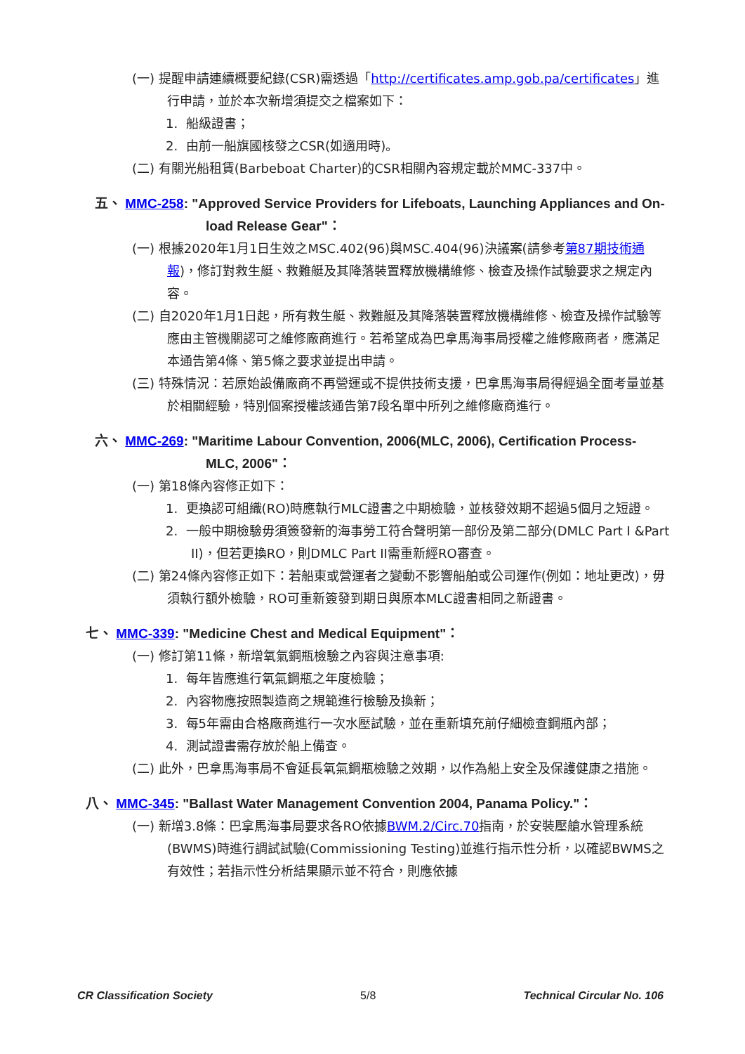(一) 提醒申請連續概要紀錄(CSR)需透過「http://certificates.amp.gob.pa/certificates」進行申請，並於本次新增須提交之檔案如下：
1. 船級證書；
2. 由前一船旗國核發之CSR(如適用時)。
(二) 有關光船租賃(Barbeboat Charter)的CSR相關內容規定載於MMC-337中。
五、 MMC-258: "Approved Service Providers for Lifeboats, Launching Appliances and On-load Release Gear"：
(一) 根據2020年1月1日生效之MSC.402(96)與MSC.404(96)決議案(請參考第87期技術通報)，修訂對救生艇、救難艇及其降落裝置釋放機構維修、檢查及操作試驗要求之規定內容。
(二) 自2020年1月1日起，所有救生艇、救難艇及其降落裝置釋放機構維修、檢查及操作試驗等應由主管機關認可之維修廠商進行。若希望成為巴拿馬海事局授權之維修廠商者，應滿足本通告第4條、第5條之要求並提出申請。
(三) 特殊情況：若原始設備廠商不再營運或不提供技術支援，巴拿馬海事局得經過全面考量並基於相關經驗，特別個案授權該通告第7段名單中所列之維修廠商進行。
六、 MMC-269: "Maritime Labour Convention, 2006(MLC, 2006), Certification Process- MLC, 2006"：
(一) 第18條內容修正如下：
1. 更換認可組織(RO)時應執行MLC證書之中期檢驗，並核發效期不超過5個月之短證。
2. 一般中期檢驗毋須簽發新的海事勞工符合聲明第一部份及第二部分(DMLC Part I &Part II)，但若更換RO，則DMLC Part II需重新經RO審查。
(二) 第24條內容修正如下：若船東或營運者之變動不影響船舶或公司運作(例如：地址更改)，毋須執行額外檢驗，RO可重新簽發到期日與原本MLC證書相同之新證書。
七、 MMC-339: "Medicine Chest and Medical Equipment"：
(一) 修訂第11條，新增氧氣鋼瓶檢驗之內容與注意事項:
1. 每年皆應進行氧氣鋼瓶之年度檢驗；
2. 內容物應按照製造商之規範進行檢驗及換新；
3. 每5年需由合格廠商進行一次水壓試驗，並在重新填充前仔細檢查鋼瓶內部；
4. 測試證書需存放於船上備查。
(二) 此外，巴拿馬海事局不會延長氧氣鋼瓶檢驗之效期，以作為船上安全及保護健康之措施。
八、 MMC-345: "Ballast Water Management Convention 2004, Panama Policy."：
(一) 新增3.8條：巴拿馬海事局要求各RO依據BWM.2/Circ.70指南，於安裝壓艙水管理系統(BWMS)時進行調試試驗(Commissioning Testing)並進行指示性分析，以確認BWMS之有效性；若指示性分析結果顯示並不符合，則應依據
CR Classification Society 5/8 Technical Circular No. 106